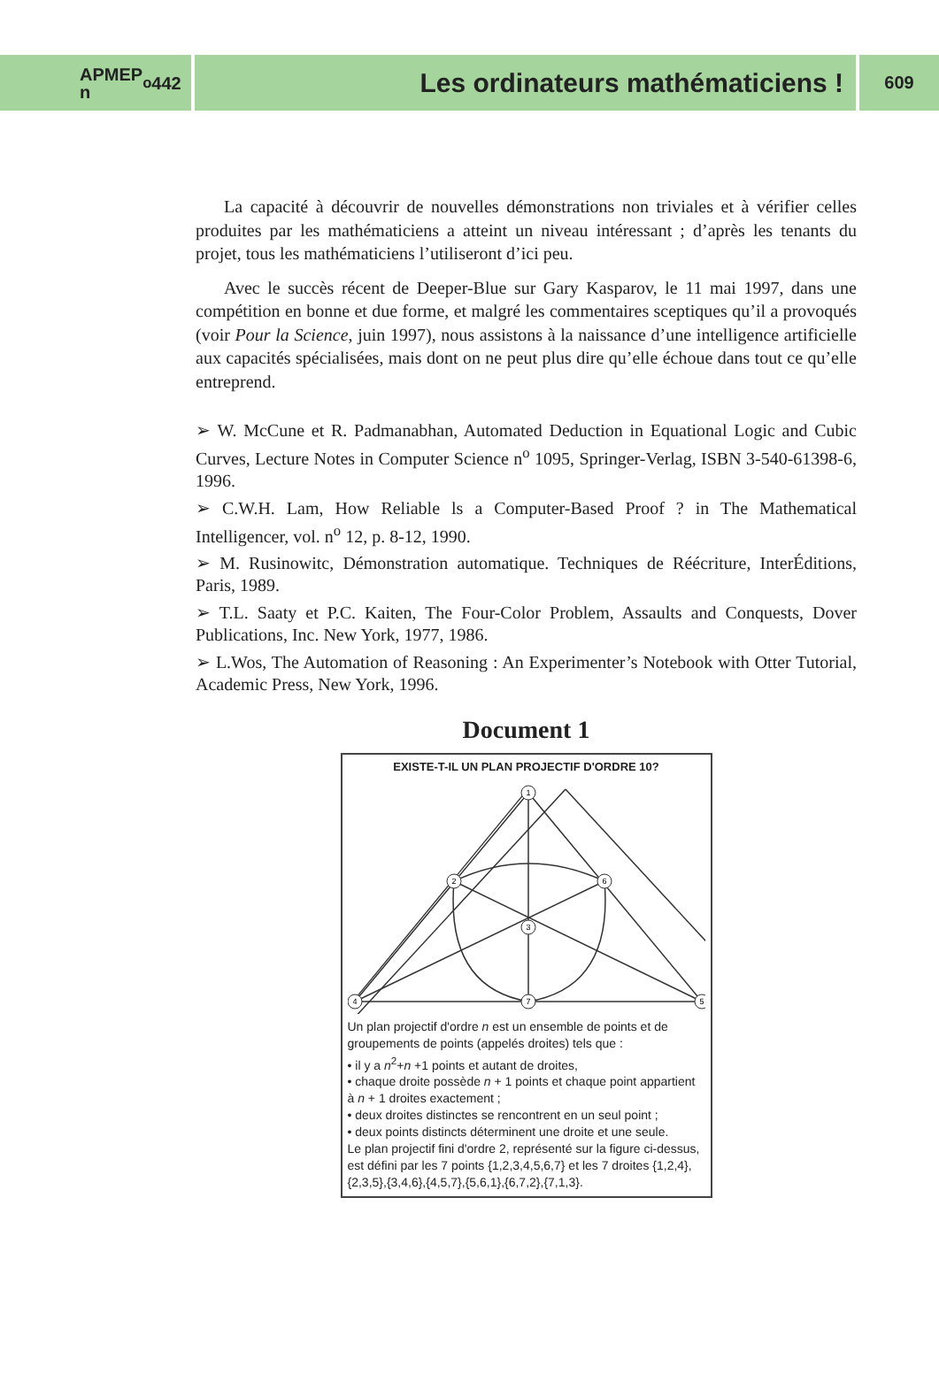APMEP
n<sup>o</sup> 442
Les ordinateurs mathématiciens !
609
La capacité à découvrir de nouvelles démonstrations non triviales et à vérifier celles produites par les mathématiciens a atteint un niveau intéressant ; d’après les tenants du projet, tous les mathématiciens l’utiliseront d’ici peu.
Avec le succès récent de Deeper-Blue sur Gary Kasparov, le 11 mai 1997, dans une compétition en bonne et due forme, et malgré les commentaires sceptiques qu’il a provoqués (voir Pour la Science, juin 1997), nous assistons à la naissance d’une intelligence artificielle aux capacités spécialisées, mais dont on ne peut plus dire qu’elle échoue dans tout ce qu’elle entreprend.
➢ W. McCune et R. Padmanabhan, Automated Deduction in Equational Logic and Cubic Curves, Lecture Notes in Computer Science n<sup>o</sup> 1095, Springer-Verlag, ISBN 3-540-61398-6, 1996.
➢ C.W.H. Lam, How Reliable ls a Computer-Based Proof ? in The Mathematical Intelligencer, vol. n<sup>o</sup> 12, p. 8-12, 1990.
➢ M. Rusinowitc, Démonstration automatique. Techniques de Réécriture, InterÉditions, Paris, 1989.
➢ T.L. Saaty et P.C. Kaiten, The Four-Color Problem, Assaults and Conquests, Dover Publications, Inc. New York, 1977, 1986.
➢ L.Wos, The Automation of Reasoning : An Experimenter’s Notebook with Otter Tutorial, Academic Press, New York, 1996.
Document 1
EXISTE-T-IL UN PLAN PROJECTIF D'ORDRE 10?
1
2
3
4
5
6
7
Un plan projectif d'ordre n est un ensemble de points et de groupements de points (appelés droites) tels que :
• il y a n<sup>2</sup>+n +1 points et autant de droites,
• chaque droite possède n + 1 points et chaque point appartient à n + 1 droites exactement ;
• deux droites distinctes se rencontrent en un seul point ;
• deux points distincts déterminent une droite et une seule.
Le plan projectif fini d'ordre 2, représenté sur la figure ci-dessus, est défini par les 7 points {1,2,3,4,5,6,7} et les 7 droites {1,2,4},{2,3,5},{3,4,6},{4,5,7},{5,6,1},{6,7,2},{7,1,3}.